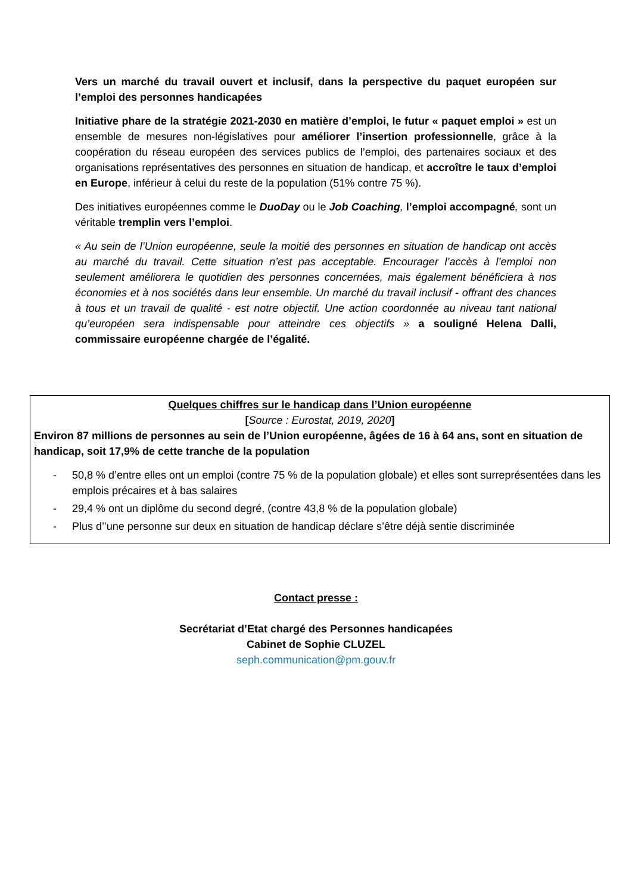Vers un marché du travail ouvert et inclusif, dans la perspective du paquet européen sur l’emploi des personnes handicapées
Initiative phare de la stratégie 2021-2030 en matière d’emploi, le futur « paquet emploi » est un ensemble de mesures non-législatives pour améliorer l’insertion professionnelle, grâce à la coopération du réseau européen des services publics de l’emploi, des partenaires sociaux et des organisations représentatives des personnes en situation de handicap, et accroître le taux d’emploi en Europe, inférieur à celui du reste de la population (51% contre 75 %).
Des initiatives européennes comme le DuoDay ou le Job Coaching, l’emploi accompagné, sont un véritable tremplin vers l’emploi.
« Au sein de l’Union européenne, seule la moitié des personnes en situation de handicap ont accès au marché du travail. Cette situation n’est pas acceptable. Encourager l’accès à l’emploi non seulement améliorera le quotidien des personnes concernées, mais également bénéficiera à nos économies et à nos sociétés dans leur ensemble. Un marché du travail inclusif - offrant des chances à tous et un travail de qualité - est notre objectif. Une action coordonnée au niveau tant national qu’européen sera indispensable pour atteindre ces objectifs » a souligné Helena Dalli, commissaire européenne chargée de l’égalité.
Quelques chiffres sur le handicap dans l’Union européenne
[Source : Eurostat, 2019, 2020]
Environ 87 millions de personnes au sein de l’Union européenne, âgées de 16 à 64 ans, sont en situation de handicap, soit 17,9% de cette tranche de la population
- 50,8 % d’entre elles ont un emploi (contre 75 % de la population globale) et elles sont surreprésentées dans les emplois précaires et à bas salaires
- 29,4 % ont un diplôme du second degré, (contre 43,8 % de la population globale)
- Plus d’’une personne sur deux en situation de handicap déclare s’être déjà sentie discriminée
Contact presse :
Secrétariat d’Etat chargé des Personnes handicapées
Cabinet de Sophie CLUZEL
seph.communication@pm.gouv.fr